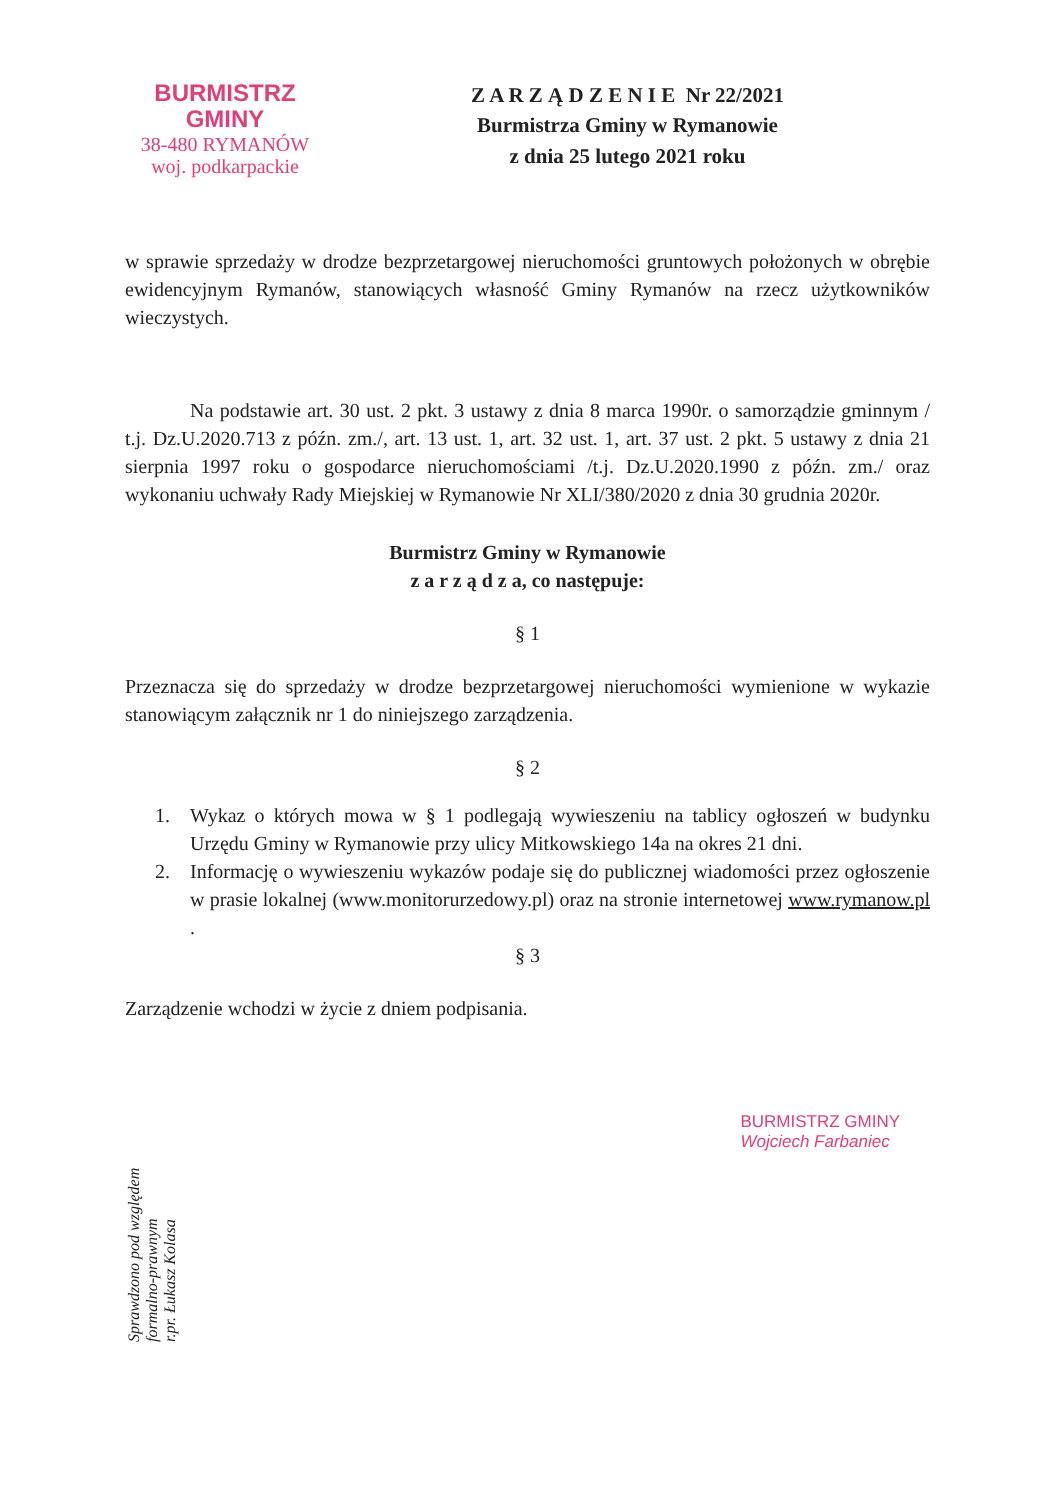BURMISTRZ GMINY
38-480 RYMANÓW
woj. podkarpackie
Z A R Z Ą D Z E N I E Nr 22/2021
Burmistrza Gminy w Rymanowie
z dnia 25 lutego 2021 roku
w sprawie sprzedaży w drodze bezprzetargowej nieruchomości gruntowych położonych w obrębie ewidencyjnym Rymanów, stanowiących własność Gminy Rymanów na rzecz użytkowników wieczystych.
Na podstawie art. 30 ust. 2 pkt. 3 ustawy z dnia 8 marca 1990r. o samorządzie gminnym / t.j. Dz.U.2020.713 z późn. zm./, art. 13 ust. 1, art. 32 ust. 1, art. 37 ust. 2 pkt. 5 ustawy z dnia 21 sierpnia 1997 roku o gospodarce nieruchomościami /t.j. Dz.U.2020.1990 z późn. zm./ oraz wykonaniu uchwały Rady Miejskiej w Rymanowie Nr XLI/380/2020 z dnia 30 grudnia 2020r.
Burmistrz Gminy w Rymanowie
z a r z ą d z a, co następuje:
§ 1
Przeznacza się do sprzedaży w drodze bezprzetargowej nieruchomości wymienione w wykazie stanowiącym załącznik nr 1 do niniejszego zarządzenia.
§ 2
1. Wykaz o których mowa w § 1 podlegają wywieszeniu na tablicy ogłoszeń w budynku Urzędu Gminy w Rymanowie przy ulicy Mitkowskiego 14a na okres 21 dni.
2. Informację o wywieszeniu wykazów podaje się do publicznej wiadomości przez ogłoszenie w prasie lokalnej (www.monitorurzedowy.pl) oraz na stronie internetowej www.rymanow.pl .
§ 3
Zarządzenie wchodzi w życie z dniem podpisania.
Sprawdzono pod względem
formalno-prawnym
r.pr. Łukasz Kolasa
BURMISTRZ GMINY
Wojciech Farbaniec